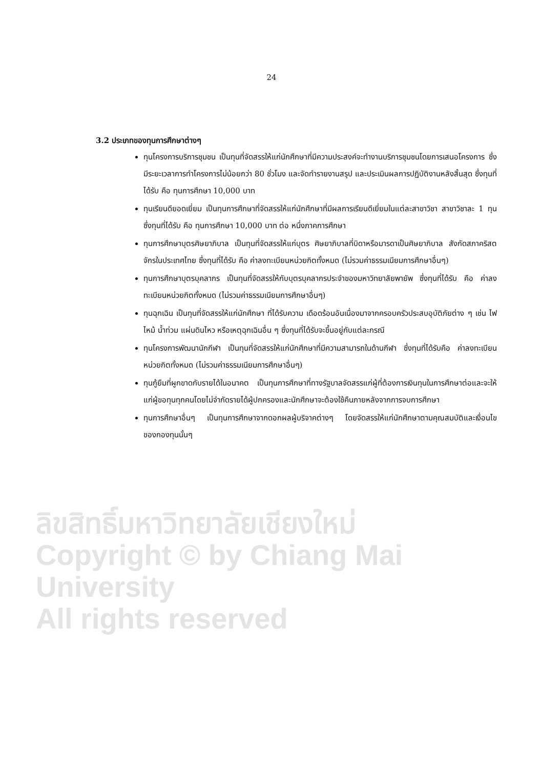24
3.2 ประเภทของทุนการศึกษาต่างๆ
ทุนโครงการบริการชุมชน เป็นทุนที่จัดสรรให้แก่นักศึกษาที่มีความประสงค์จะทำงานบริการชุมชนโดยการเสนอโครงการ ซึ่งมีระยะเวลาการทำโครงการไม่น้อยกว่า 80 ชั่วโมง และจัดทำรายงานสรุป และประเมินผลการปฏิบัติงานหลังสิ้นสุด ซึ่งทุนที่ได้รับ คือ ทุนการศึกษา 10,000 บาท
ทุนเรียนดียอดเยี่ยม เป็นทุนการศึกษาที่จัดสรรให้แก่นักศึกษาที่มีผลการเรียนดีเยี่ยมในแต่ละสาขาวิชา สาขาวิชาละ 1 ทุน ซึ่งทุนที่ได้รับ คือ ทุนการศึกษา 10,000 บาท ต่อ หนึ่งภาคการศึกษา
ทุนการศึกษาบุตรศิษยาภิบาล เป็นทุนที่จัดสรรให้แก่บุตร ศิษยาภิบาลที่บิดาหรือมารดาเป็นศิษยาภิบาล สังกัดสภาคริสตจักรในประเทศไทย ซึ่งทุนที่ได้รับ คือ ค่าลงทะเบียนหน่วยกิตทั้งหมด (ไม่รวมค่าธรรมเนียมการศึกษาอื่นๆ)
ทุนการศึกษาบุตรบุคลากร เป็นทุนที่จัดสรรให้กับบุตรบุคลากรประจำของมหาวิทยาลัยพายัพ ซึ่งทุนที่ได้รับ คือ ค่าลงทะเบียนหน่วยกิตทั้งหมด (ไม่รวมค่าธรรมเนียมการศึกษาอื่นๆ)
ทุนฉุกเฉิน เป็นทุนที่จัดสรรให้แก่นักศึกษา ที่ได้รับความ เดือดร้อนอันเนื่องมาจากครอบครัวประสบอุบัติภัยต่าง ๆ เช่น ไฟไหม้ น้ำท่วม แผ่นดินไหว หรือเหตุฉุกเฉินอื่น ๆ ซึ่งทุนที่ได้รับจะขึ้นอยู่กับแต่ละกรณี
ทุนโครงการพัฒนานักกีฬา เป็นทุนที่จัดสรรให้แก่นักศึกษาที่มีความสามารถในด้านกีฬา ซึ่งทุนที่ได้รับคือ ค่าลงทะเบียนหน่วยกิตทั้งหมด (ไม่รวมค่าธรรมเนียมการศึกษาอื่นๆ)
ทุนกู้ยืมที่ผูกขาดกับรายได้ในอนาคต เป็นทุนการศึกษาที่ทางรัฐบาลจัดสรรแก่ผู้ที่ต้องการเงินทุนในการศึกษาต่อและจะให้แก่ผู้ขอทุนทุกคนโดยไม่จำกัดรายได้ผู้ปกครองและนักศึกษาจะต้องใช้คืนภายหลังจากการจบการศึกษา
ทุนการศึกษาอื่นๆ เป็นทุนการศึกษาจากดอกผลผู้บริจาคต่างๆ โดยจัดสรรให้แก่นักศึกษาตามคุณสมบัติและเงื่อนไขของกองทุนนั้นๆ
ลิขสิทธิ์มหาวิทยาลัยเชียงใหม่
Copyright © by Chiang Mai University
All rights reserved